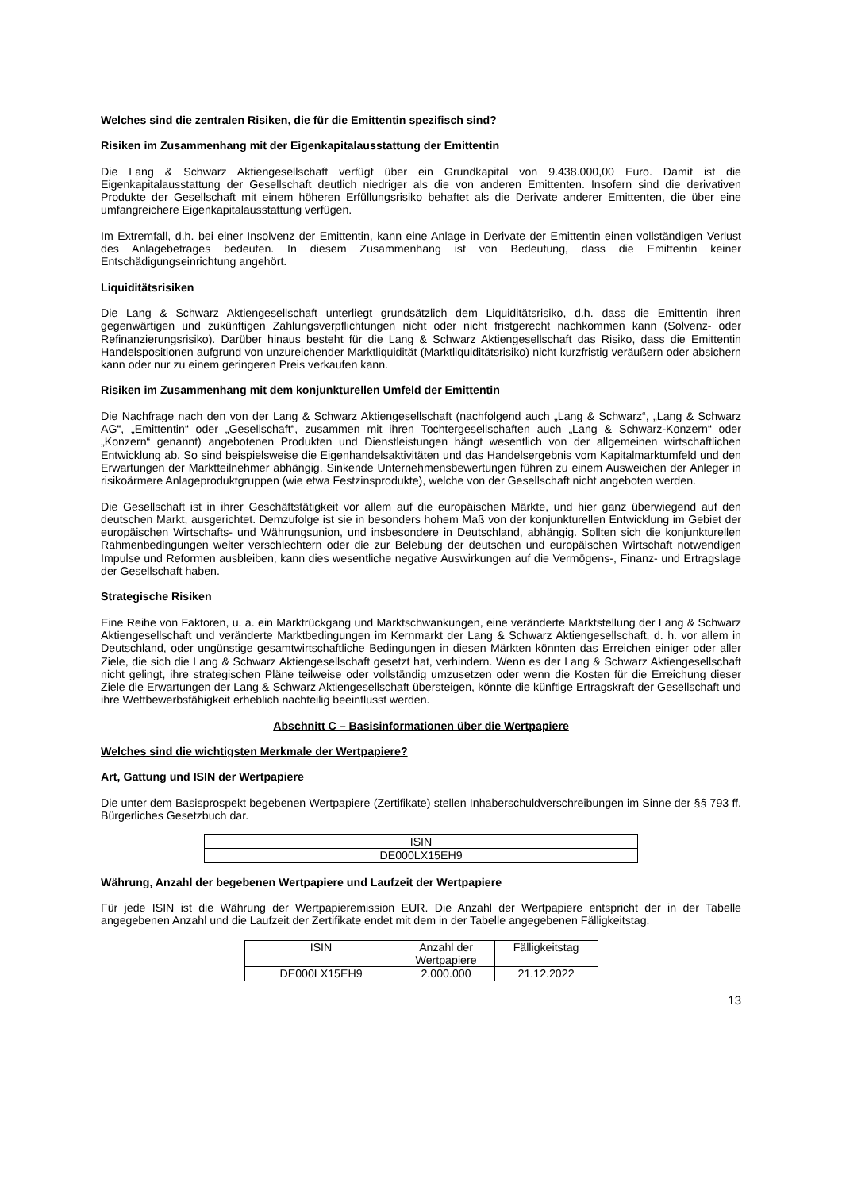Welches sind die zentralen Risiken, die für die Emittentin spezifisch sind?
Risiken im Zusammenhang mit der Eigenkapitalausstattung der Emittentin
Die Lang & Schwarz Aktiengesellschaft verfügt über ein Grundkapital von 9.438.000,00 Euro. Damit ist die Eigenkapitalausstattung der Gesellschaft deutlich niedriger als die von anderen Emittenten. Insofern sind die derivativen Produkte der Gesellschaft mit einem höheren Erfüllungsrisiko behaftet als die Derivate anderer Emittenten, die über eine umfangreichere Eigenkapitalausstattung verfügen.
Im Extremfall, d.h. bei einer Insolvenz der Emittentin, kann eine Anlage in Derivate der Emittentin einen vollständigen Verlust des Anlagebetrages bedeuten. In diesem Zusammenhang ist von Bedeutung, dass die Emittentin keiner Entschädigungseinrichtung angehört.
Liquiditätsrisiken
Die Lang & Schwarz Aktiengesellschaft unterliegt grundsätzlich dem Liquiditätsrisiko, d.h. dass die Emittentin ihren gegenwärtigen und zukünftigen Zahlungsverpflichtungen nicht oder nicht fristgerecht nachkommen kann (Solvenz- oder Refinanzierungsrisiko). Darüber hinaus besteht für die Lang & Schwarz Aktiengesellschaft das Risiko, dass die Emittentin Handelspositionen aufgrund von unzureichender Marktliquidität (Marktliquiditätsrisiko) nicht kurzfristig veräußern oder absichern kann oder nur zu einem geringeren Preis verkaufen kann.
Risiken im Zusammenhang mit dem konjunkturellen Umfeld der Emittentin
Die Nachfrage nach den von der Lang & Schwarz Aktiengesellschaft (nachfolgend auch „Lang & Schwarz“, „Lang & Schwarz AG“, „Emittentin“ oder „Gesellschaft“, zusammen mit ihren Tochtergesellschaften auch „Lang & Schwarz-Konzern“ oder „Konzern“ genannt) angebotenen Produkten und Dienstleistungen hängt wesentlich von der allgemeinen wirtschaftlichen Entwicklung ab. So sind beispielsweise die Eigenhandelsaktivitäten und das Handelsergebnis vom Kapitalmarktumfeld und den Erwartungen der Marktteilnehmer abhängig. Sinkende Unternehmensbewertungen führen zu einem Ausweichen der Anleger in risikoärmere Anlageproduktgruppen (wie etwa Festzinsprodukte), welche von der Gesellschaft nicht angeboten werden.
Die Gesellschaft ist in ihrer Geschäftstätigkeit vor allem auf die europäischen Märkte, und hier ganz überwiegend auf den deutschen Markt, ausgerichtet. Demzufolge ist sie in besonders hohem Maß von der konjunkturellen Entwicklung im Gebiet der europäischen Wirtschafts- und Währungsunion, und insbesondere in Deutschland, abhängig. Sollten sich die konjunkturellen Rahmenbedingungen weiter verschlechtern oder die zur Belebung der deutschen und europäischen Wirtschaft notwendigen Impulse und Reformen ausbleiben, kann dies wesentliche negative Auswirkungen auf die Vermögens-, Finanz- und Ertragslage der Gesellschaft haben.
Strategische Risiken
Eine Reihe von Faktoren, u. a. ein Marktrückgang und Marktschwankungen, eine veränderte Marktstellung der Lang & Schwarz Aktiengesellschaft und veränderte Marktbedingungen im Kernmarkt der Lang & Schwarz Aktiengesellschaft, d. h. vor allem in Deutschland, oder ungünstige gesamtwirtschaftliche Bedingungen in diesen Märkten könnten das Erreichen einiger oder aller Ziele, die sich die Lang & Schwarz Aktiengesellschaft gesetzt hat, verhindern. Wenn es der Lang & Schwarz Aktiengesellschaft nicht gelingt, ihre strategischen Pläne teilweise oder vollständig umzusetzen oder wenn die Kosten für die Erreichung dieser Ziele die Erwartungen der Lang & Schwarz Aktiengesellschaft übersteigen, könnte die künftige Ertragskraft der Gesellschaft und ihre Wettbewerbsfähigkeit erheblich nachteilig beeinflusst werden.
Abschnitt C – Basisinformationen über die Wertpapiere
Welches sind die wichtigsten Merkmale der Wertpapiere?
Art, Gattung und ISIN der Wertpapiere
Die unter dem Basisprospekt begebenen Wertpapiere (Zertifikate) stellen Inhaberschuldverschreibungen im Sinne der §§ 793 ff. Bürgerliches Gesetzbuch dar.
| ISIN |
| --- |
| DE000LX15EH9 |
Währung, Anzahl der begebenen Wertpapiere und Laufzeit der Wertpapiere
Für jede ISIN ist die Währung der Wertpapieremission EUR. Die Anzahl der Wertpapiere entspricht der in der Tabelle angegebenen Anzahl und die Laufzeit der Zertifikate endet mit dem in der Tabelle angegebenen Fälligkeitstag.
| ISIN | Anzahl der Wertpapiere | Fälligkeitstag |
| --- | --- | --- |
| DE000LX15EH9 | 2.000.000 | 21.12.2022 |
13